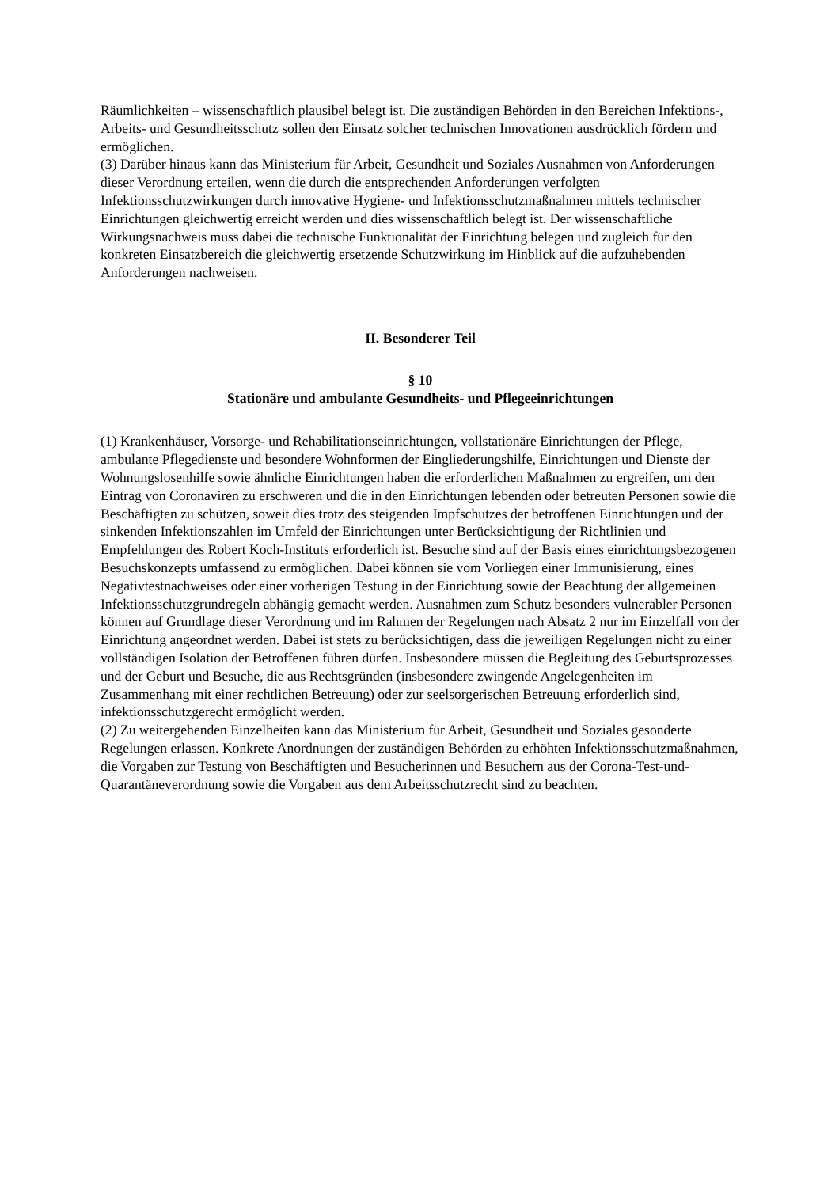Räumlichkeiten – wissenschaftlich plausibel belegt ist. Die zuständigen Behörden in den Bereichen Infektions-, Arbeits- und Gesundheitsschutz sollen den Einsatz solcher technischen Innovationen ausdrücklich fördern und ermöglichen.
(3) Darüber hinaus kann das Ministerium für Arbeit, Gesundheit und Soziales Ausnahmen von Anforderungen dieser Verordnung erteilen, wenn die durch die entsprechenden Anforderungen verfolgten Infektionsschutzwirkungen durch innovative Hygiene- und Infektionsschutzmaßnahmen mittels technischer Einrichtungen gleichwertig erreicht werden und dies wissenschaftlich belegt ist. Der wissenschaftliche Wirkungsnachweis muss dabei die technische Funktionalität der Einrichtung belegen und zugleich für den konkreten Einsatzbereich die gleichwertig ersetzende Schutzwirkung im Hinblick auf die aufzuhebenden Anforderungen nachweisen.
II. Besonderer Teil
§ 10
Stationäre und ambulante Gesundheits- und Pflegeeinrichtungen
(1) Krankenhäuser, Vorsorge- und Rehabilitationseinrichtungen, vollstationäre Einrichtungen der Pflege, ambulante Pflegedienste und besondere Wohnformen der Eingliederungshilfe, Einrichtungen und Dienste der Wohnungslosenhilfe sowie ähnliche Einrichtungen haben die erforderlichen Maßnahmen zu ergreifen, um den Eintrag von Coronaviren zu erschweren und die in den Einrichtungen lebenden oder betreuten Personen sowie die Beschäftigten zu schützen, soweit dies trotz des steigenden Impfschutzes der betroffenen Einrichtungen und der sinkenden Infektionszahlen im Umfeld der Einrichtungen unter Berücksichtigung der Richtlinien und Empfehlungen des Robert Koch-Instituts erforderlich ist. Besuche sind auf der Basis eines einrichtungsbezogenen Besuchskonzepts umfassend zu ermöglichen. Dabei können sie vom Vorliegen einer Immunisierung, eines Negativtestnachweises oder einer vorherigen Testung in der Einrichtung sowie der Beachtung der allgemeinen Infektionsschutzgrundregeln abhängig gemacht werden. Ausnahmen zum Schutz besonders vulnerabler Personen können auf Grundlage dieser Verordnung und im Rahmen der Regelungen nach Absatz 2 nur im Einzelfall von der Einrichtung angeordnet werden. Dabei ist stets zu berücksichtigen, dass die jeweiligen Regelungen nicht zu einer vollständigen Isolation der Betroffenen führen dürfen. Insbesondere müssen die Begleitung des Geburtsprozesses und der Geburt und Besuche, die aus Rechtsgründen (insbesondere zwingende Angelegenheiten im Zusammenhang mit einer rechtlichen Betreuung) oder zur seelsorgerischen Betreuung erforderlich sind, infektionsschutzgerecht ermöglicht werden.
(2) Zu weitergehenden Einzelheiten kann das Ministerium für Arbeit, Gesundheit und Soziales gesonderte Regelungen erlassen. Konkrete Anordnungen der zuständigen Behörden zu erhöhten Infektionsschutzmaßnahmen, die Vorgaben zur Testung von Beschäftigten und Besucherinnen und Besuchern aus der Corona-Test-und-Quarantäneverordnung sowie die Vorgaben aus dem Arbeitsschutzrecht sind zu beachten.